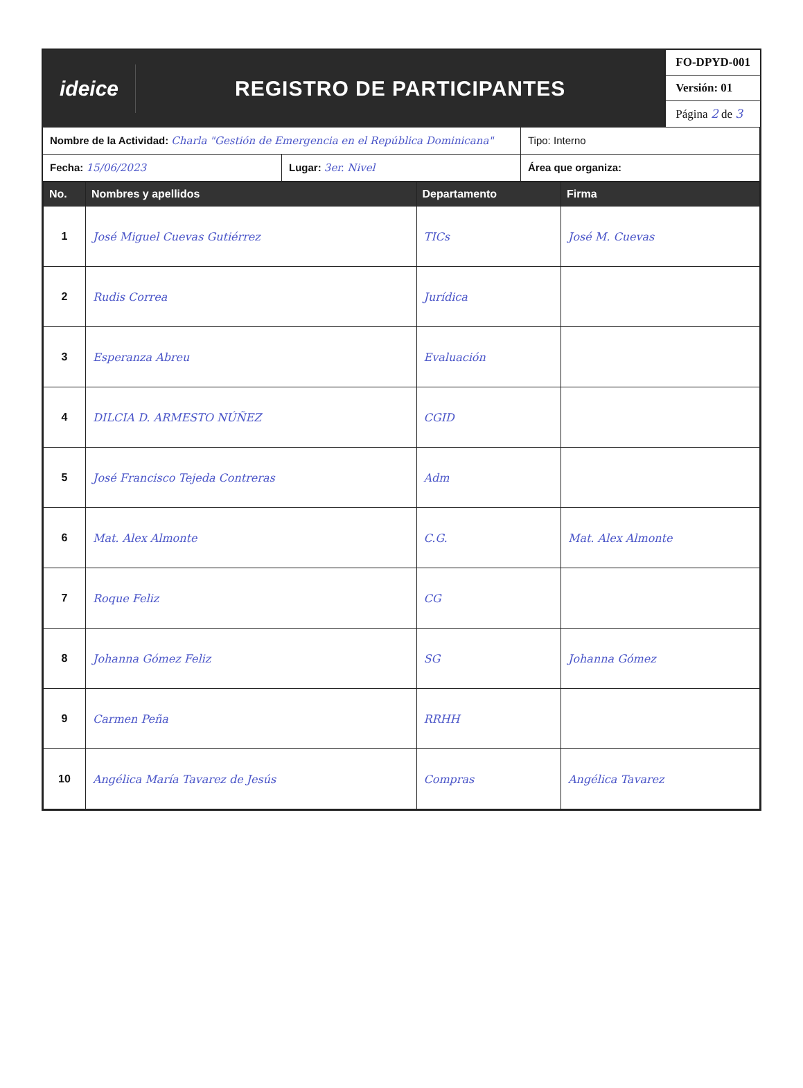ideice
REGISTRO DE PARTICIPANTES
FO-DPYD-001
Versión: 01
Página 2 de 3
Nombre de la Actividad: Charla "Gestión de Emergencia en el República Dominicana"
Tipo: Interno
Fecha: 15/06/2023
Lugar: 3er. Nivel
Área que organiza:
| No. | Nombres y apellidos | Departamento | Firma |
| --- | --- | --- | --- |
| 1 | José Miguel Cuevas Gutiérrez | TICs | José M. Cuevas |
| 2 | Rudis Correa | Jurídica | |
| 3 | Esperanza Abreu | Evaluación | |
| 4 | DILCIA D. ARMESTO NÚÑEZ | CGID | |
| 5 | José Francisco Tejeda Contreras | Adm | |
| 6 | Mat. Alex Almonte | C.G. | Mat. Alex Almonte |
| 7 | Roque Feliz | CG | |
| 8 | Johanna Gómez Feliz | SG | Johanna Gómez |
| 9 | Carmen Peña | RRHH | |
| 10 | Angélica María Tavarez de Jesús | Compras | Angélica Tavarez |